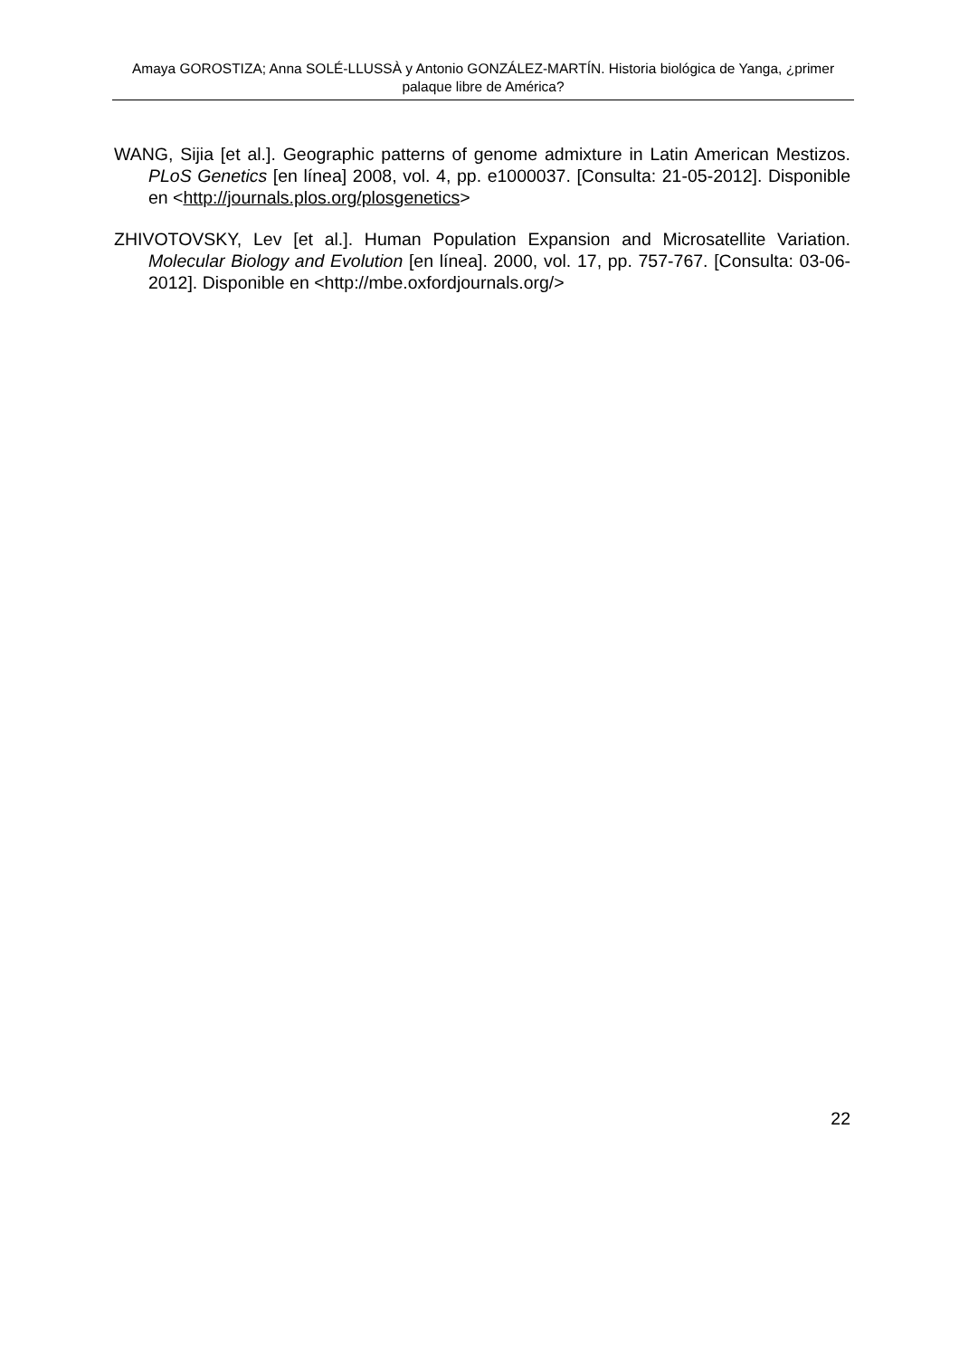Amaya GOROSTIZA; Anna SOLÉ-LLUSSÀ y Antonio GONZÁLEZ-MARTÍN. Historia biológica de Yanga, ¿primer palaque libre de América?
WANG, Sijia [et al.]. Geographic patterns of genome admixture in Latin American Mestizos. PLoS Genetics [en línea] 2008, vol. 4, pp. e1000037. [Consulta: 21-05-2012]. Disponible en <http://journals.plos.org/plosgenetics>
ZHIVOTOVSKY, Lev [et al.]. Human Population Expansion and Microsatellite Variation. Molecular Biology and Evolution [en línea]. 2000, vol. 17, pp. 757-767. [Consulta: 03-06-2012]. Disponible en <http://mbe.oxfordjournals.org/>
22